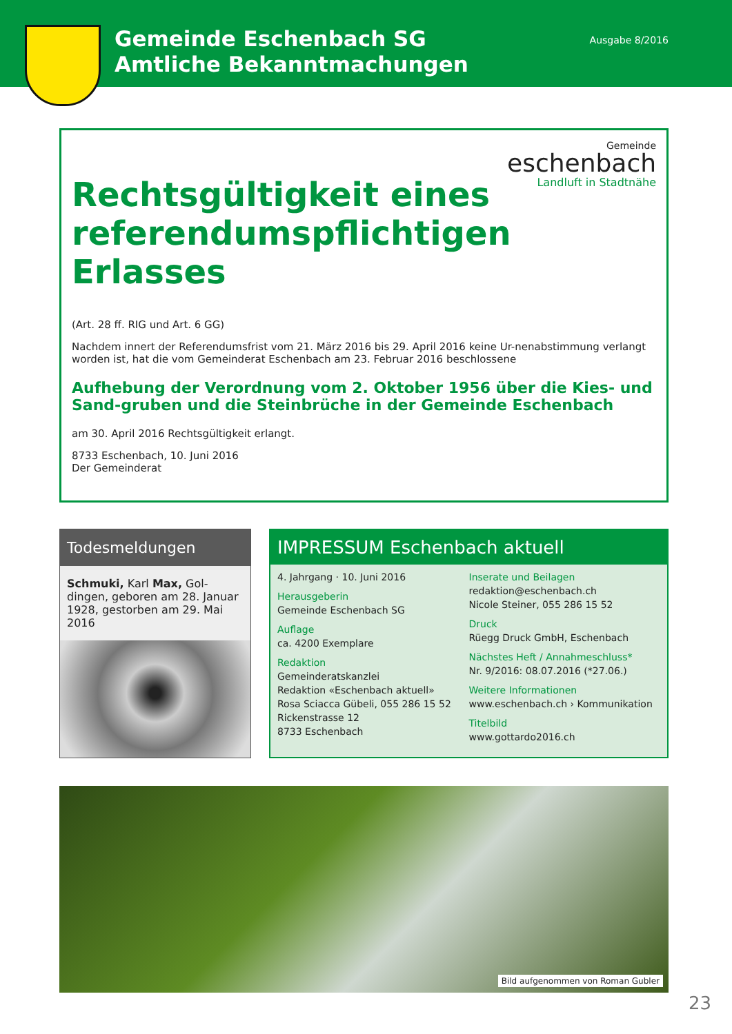Gemeinde Eschenbach SG
Amtliche Bekanntmachungen
Ausgabe 8/2016
Gemeinde
eschenbach
Landluft in Stadtnähe
Rechtsgültigkeit eines referendumspflichtigen Erlasses
(Art. 28 ff. RIG und Art. 6 GG)
Nachdem innert der Referendumsfrist vom 21. März 2016 bis 29. April 2016 keine Ur-nenabstimmung verlangt worden ist, hat die vom Gemeinderat Eschenbach am 23. Februar 2016 beschlossene
Aufhebung der Verordnung vom 2. Oktober 1956 über die Kies- und Sand-gruben und die Steinbrüche in der Gemeinde Eschenbach
am 30. April 2016 Rechtsgültigkeit erlangt.
8733 Eschenbach, 10. Juni 2016
Der Gemeinderat
Todesmeldungen
Schmuki, Karl Max, Gol-dingen, geboren am 28. Januar 1928, gestorben am 29. Mai 2016
IMPRESSUM Eschenbach aktuell
4. Jahrgang · 10. Juni 2016
Herausgeberin
Gemeinde Eschenbach SG
Auflage
ca. 4200 Exemplare
Redaktion
Gemeinderatskanzlei
Redaktion «Eschenbach aktuell»
Rosa Sciacca Gübeli, 055 286 15 52
Rickenstrasse 12
8733 Eschenbach
Inserate und Beilagen
redaktion@eschenbach.ch
Nicole Steiner, 055 286 15 52
Druck
Rüegg Druck GmbH, Eschenbach
Nächstes Heft / Annahmeschluss*
Nr. 9/2016: 08.07.2016 (*27.06.)
Weitere Informationen
www.eschenbach.ch › Kommunikation
Titelbild
www.gottardo2016.ch
Bild aufgenommen von Roman Gubler
23